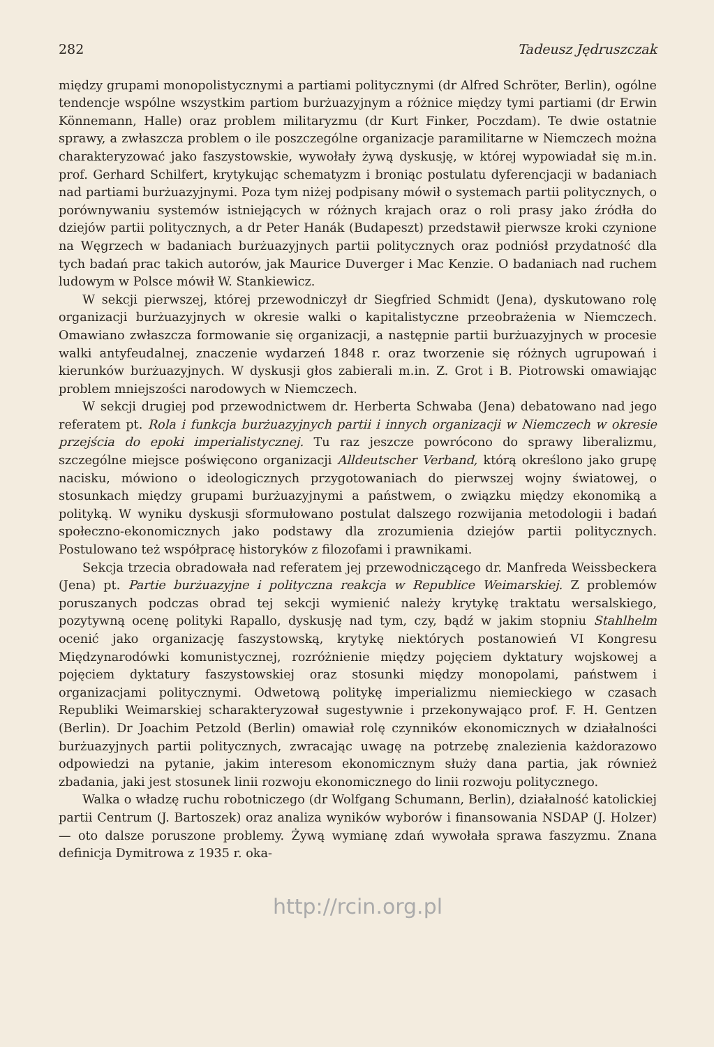282 Tadeusz Jędruszczak
między grupami monopolistycznymi a partiami politycznymi (dr Alfred Schröter, Berlin), ogólne tendencje wspólne wszystkim partiom burżuazyjnym a różnice między tymi partiami (dr Erwin Könnemann, Halle) oraz problem militaryzmu (dr Kurt Finker, Poczdam). Te dwie ostatnie sprawy, a zwłaszcza problem o ile poszczególne organizacje paramilitarne w Niemczech można charakteryzować jako faszystowskie, wywołały żywą dyskusję, w której wypowiadał się m.in. prof. Gerhard Schilfert, krytykując schematyzm i broniąc postulatu dyferencjacji w badaniach nad partiami burżuazyjnymi. Poza tym niżej podpisany mówił o systemach partii politycznych, o porównywaniu systemów istniejących w różnych krajach oraz o roli prasy jako źródła do dziejów partii politycznych, a dr Peter Hanák (Budapeszt) przedstawił pierwsze kroki czynione na Węgrzech w badaniach burżuazyjnych partii politycznych oraz podniósł przydatność dla tych badań prac takich autorów, jak Maurice Duverger i Mac Kenzie. O badaniach nad ruchem ludowym w Polsce mówił W. Stankiewicz.
W sekcji pierwszej, której przewodniczył dr Siegfried Schmidt (Jena), dyskutowano rolę organizacji burżuazyjnych w okresie walki o kapitalistyczne przeobrażenia w Niemczech. Omawiano zwłaszcza formowanie się organizacji, a następnie partii burżuazyjnych w procesie walki antyfeudalnej, znaczenie wydarzeń 1848 r. oraz tworzenie się różnych ugrupowań i kierunków burżuazyjnych. W dyskusji głos zabierali m.in. Z. Grot i B. Piotrowski omawiając problem mniejszości narodowych w Niemczech.
W sekcji drugiej pod przewodnictwem dr. Herberta Schwaba (Jena) debatowano nad jego referatem pt. Rola i funkcja burżuazyjnych partii i innych organizacji w Niemczech w okresie przejścia do epoki imperialistycznej. Tu raz jeszcze powrócono do sprawy liberalizmu, szczególne miejsce poświęcono organizacji Alldeutscher Verband, którą określono jako grupę nacisku, mówiono o ideologicznych przygotowaniach do pierwszej wojny światowej, o stosunkach między grupami burżuazyjnymi a państwem, o związku między ekonomiką a polityką. W wyniku dyskusji sformułowano postulat dalszego rozwijania metodologii i badań społeczno-ekonomicznych jako podstawy dla zrozumienia dziejów partii politycznych. Postulowano też współpracę historyków z filozofami i prawnikami.
Sekcja trzecia obradowała nad referatem jej przewodniczącego dr. Manfreda Weissbeckera (Jena) pt. Partie burżuazyjne i polityczna reakcja w Republice Weimarskiej. Z problemów poruszanych podczas obrad tej sekcji wymienić należy krytykę traktatu wersalskiego, pozytywną ocenę polityki Rapallo, dyskusję nad tym, czy, bądź w jakim stopniu Stahlhelm ocenić jako organizację faszystowską, krytykę niektórych postanowień VI Kongresu Międzynarodówki komunistycznej, rozróżnienie między pojęciem dyktatury wojskowej a pojęciem dyktatury faszystowskiej oraz stosunki między monopolami, państwem i organizacjami politycznymi. Odwetową politykę imperializmu niemieckiego w czasach Republiki Weimarskiej scharakteryzował sugestywnie i przekonywająco prof. F. H. Gentzen (Berlin). Dr Joachim Petzold (Berlin) omawiał rolę czynników ekonomicznych w działalności burżuazyjnych partii politycznych, zwracając uwagę na potrzebę znalezienia każdorazowo odpowiedzi na pytanie, jakim interesom ekonomicznym służy dana partia, jak również zbadania, jaki jest stosunek linii rozwoju ekonomicznego do linii rozwoju politycznego.
Walka o władzę ruchu robotniczego (dr Wolfgang Schumann, Berlin), działalność katolickiej partii Centrum (J. Bartoszek) oraz analiza wyników wyborów i finansowania NSDAP (J. Holzer) — oto dalsze poruszone problemy. Żywą wymianę zdań wywołała sprawa faszyzmu. Znana definicja Dymitrowa z 1935 r. oka-
http://rcin.org.pl